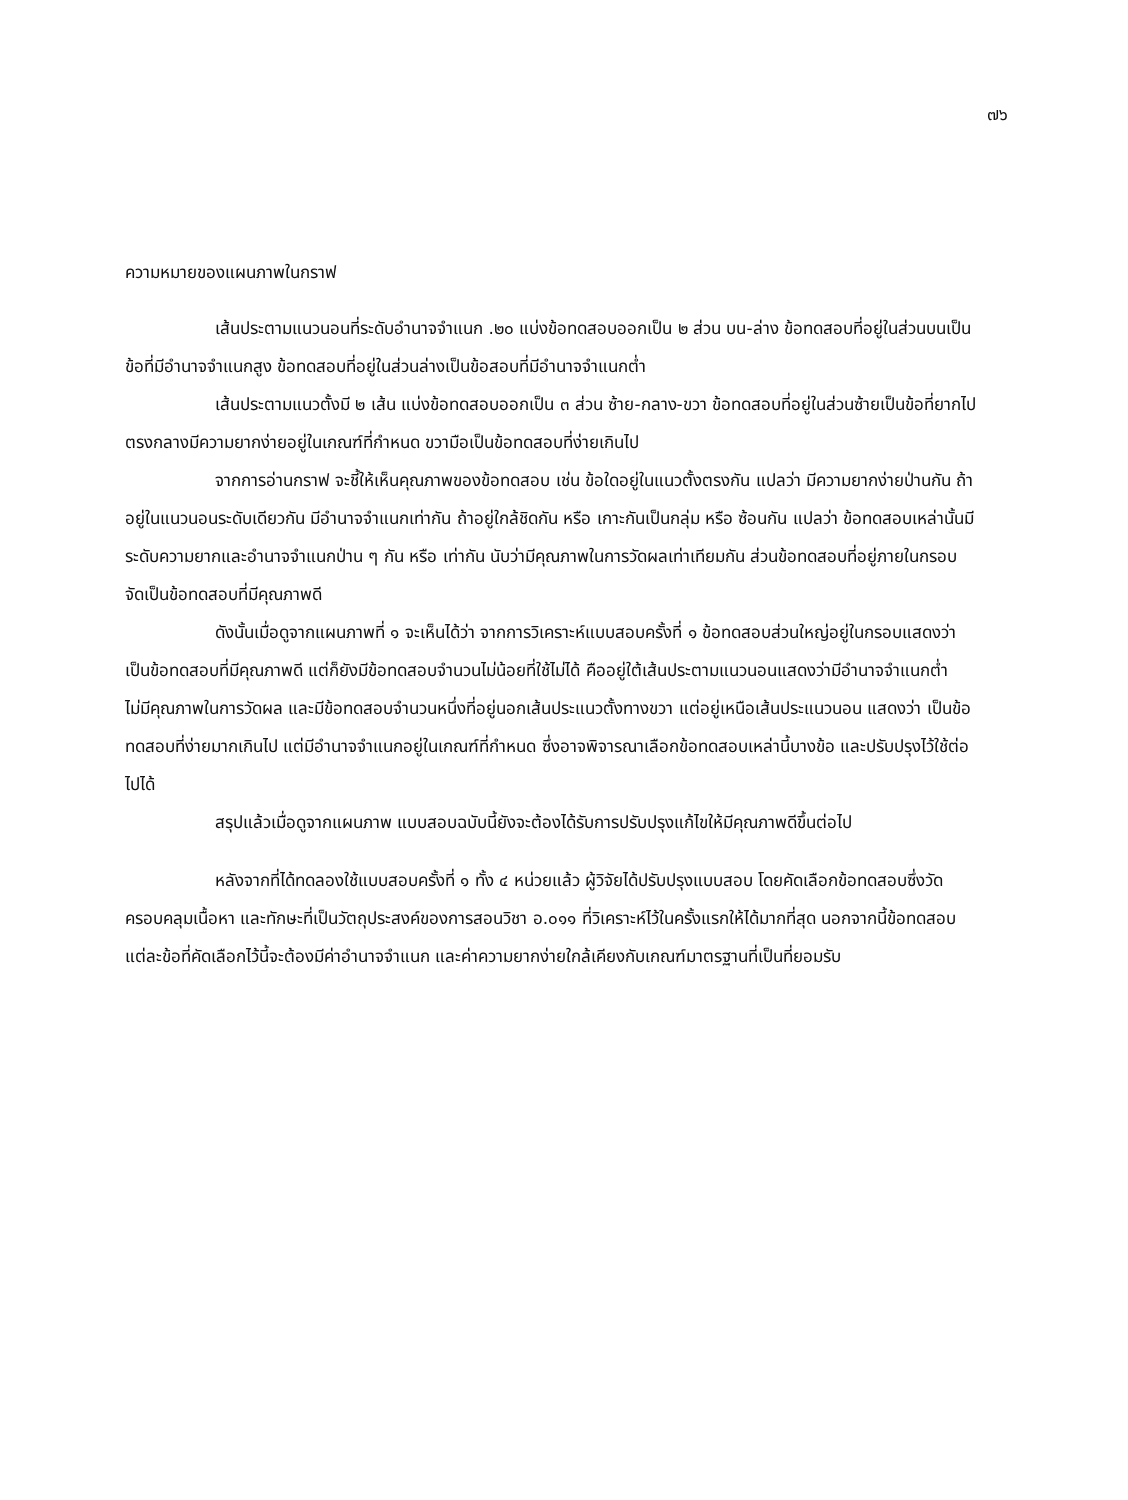๗๖
ความหมายของแผนภาพในกราฟ
เส้นประตามแนวนอนที่ระดับอำนาจจำแนก .๒๐ แบ่งข้อทดสอบออกเป็น ๒ ส่วน บน-ล่าง ข้อทดสอบที่อยู่ในส่วนบนเป็นข้อที่มีอำนาจจำแนกสูง ข้อทดสอบที่อยู่ในส่วนล่างเป็นข้อสอบที่มีอำนาจจำแนกต่ำ
เส้นประตามแนวตั้งมี ๒ เส้น แบ่งข้อทดสอบออกเป็น ๓ ส่วน ซ้าย-กลาง-ขวา ข้อทดสอบที่อยู่ในส่วนซ้ายเป็นข้อที่ยากไป ตรงกลางมีความยากง่ายอยู่ในเกณฑ์ที่กำหนด ขวามือเป็นข้อทดสอบที่ง่ายเกินไป
จากการอ่านกราฟ จะชี้ให้เห็นคุณภาพของข้อทดสอบ เช่น ข้อใดอยู่ในแนวตั้งตรงกัน แปลว่า มีความยากง่ายป่านกัน ถ้าอยู่ในแนวนอนระดับเดียวกัน มีอำนาจจำแนกเท่ากัน ถ้าอยู่ใกล้ชิดกัน หรือ เกาะกันเป็นกลุ่ม หรือ ซ้อนกัน แปลว่า ข้อทดสอบเหล่านั้นมีระดับความยากและอำนาจจำแนกป่าน ๆ กัน หรือ เท่ากัน นับว่ามีคุณภาพในการวัดผลเท่าเทียมกัน ส่วนข้อทดสอบที่อยู่ภายในกรอบ จัดเป็นข้อทดสอบที่มีคุณภาพดี
ดังนั้นเมื่อดูจากแผนภาพที่ ๑ จะเห็นได้ว่า จากการวิเคราะห์แบบสอบครั้งที่ ๑ ข้อทดสอบส่วนใหญ่อยู่ในกรอบแสดงว่าเป็นข้อทดสอบที่มีคุณภาพดี แต่ก็ยังมีข้อทดสอบจำนวนไม่น้อยที่ใช้ไม่ได้ คืออยู่ใต้เส้นประตามแนวนอนแสดงว่ามีอำนาจจำแนกต่ำ ไม่มีคุณภาพในการวัดผล และมีข้อทดสอบจำนวนหนึ่งที่อยู่นอกเส้นประแนวตั้งทางขวา แต่อยู่เหนือเส้นประแนวนอน แสดงว่า เป็นข้อทดสอบที่ง่ายมากเกินไป แต่มีอำนาจจำแนกอยู่ในเกณฑ์ที่กำหนด ซึ่งอาจพิจารณาเลือกข้อทดสอบเหล่านี้บางข้อ และปรับปรุงไว้ใช้ต่อไปได้
สรุปแล้วเมื่อดูจากแผนภาพ แบบสอบฉบับนี้ยังจะต้องได้รับการปรับปรุงแก้ไขให้มีคุณภาพดีขึ้นต่อไป
หลังจากที่ได้ทดลองใช้แบบสอบครั้งที่ ๑ ทั้ง ๔ หน่วยแล้ว ผู้วิจัยได้ปรับปรุงแบบสอบ โดยคัดเลือกข้อทดสอบซึ่งวัดครอบคลุมเนื้อหา และทักษะที่เป็นวัตถุประสงค์ของการสอนวิชา อ.๐๑๑ ที่วิเคราะห์ไว้ในครั้งแรกให้ได้มากที่สุด นอกจากนี้ข้อทดสอบแต่ละข้อที่คัดเลือกไว้นี้จะต้องมีค่าอำนาจจำแนก และค่าความยากง่ายใกล้เคียงกับเกณฑ์มาตรฐานที่เป็นที่ยอมรับ